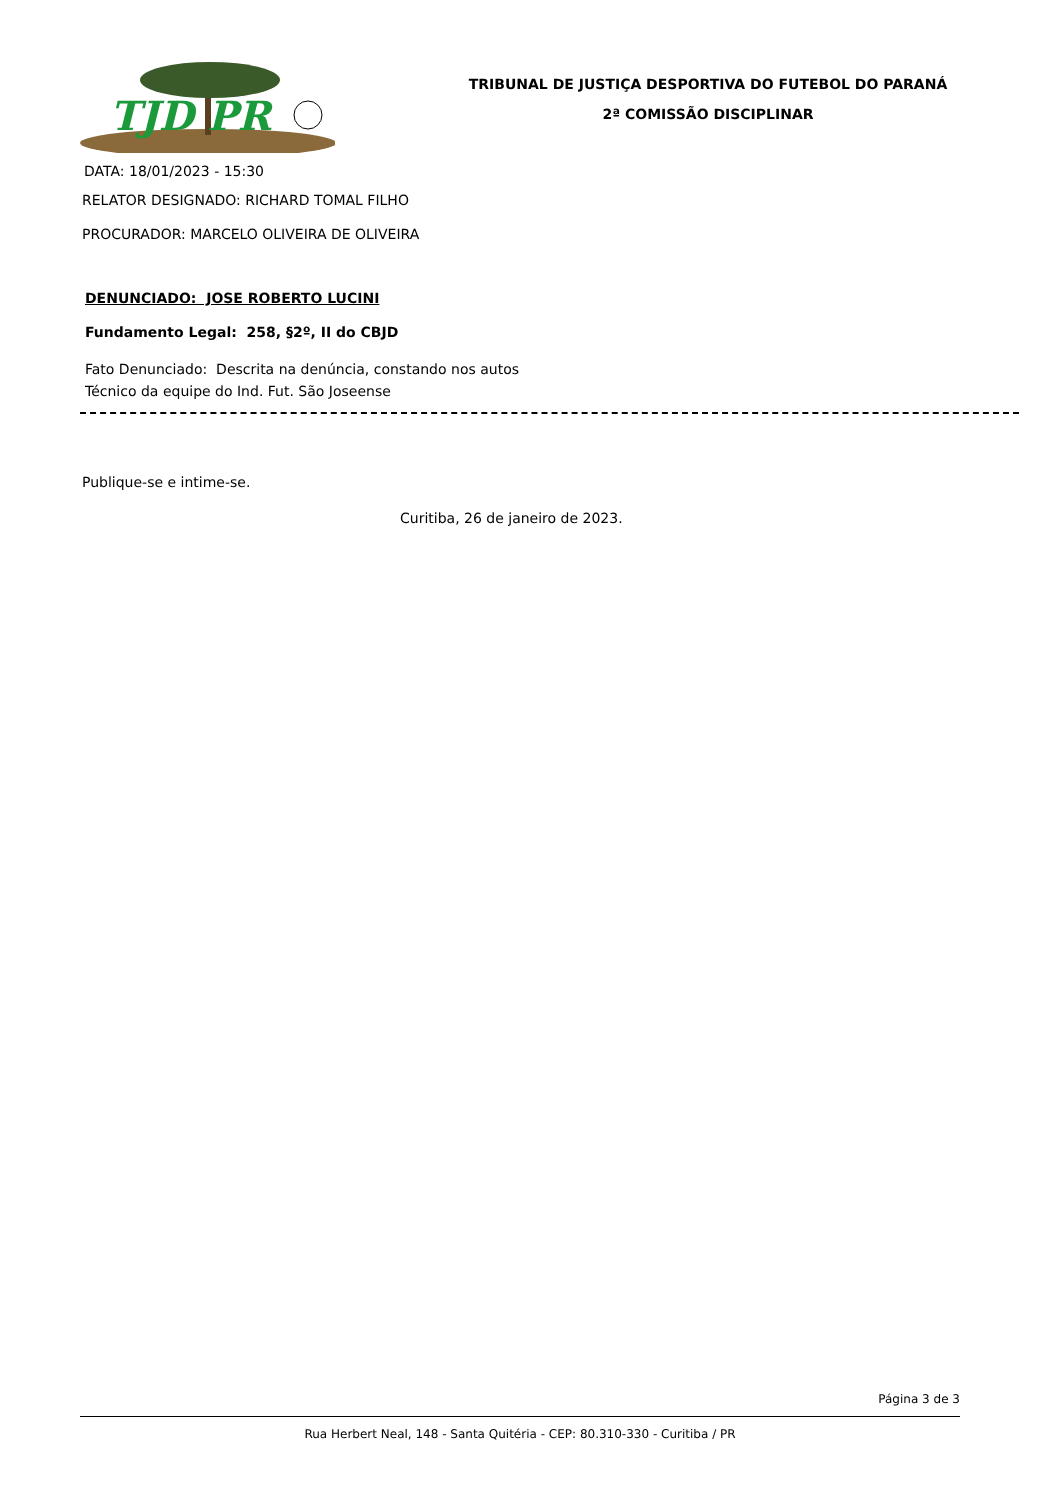TJD PR
TRIBUNAL DE JUSTIÇA DESPORTIVA DO FUTEBOL DO PARANÁ
2ª COMISSÃO DISCIPLINAR
DATA: 18/01/2023 - 15:30
RELATOR DESIGNADO: RICHARD TOMAL FILHO
PROCURADOR: MARCELO OLIVEIRA DE OLIVEIRA
DENUNCIADO: JOSE ROBERTO LUCINI
Fundamento Legal: 258, §2º, II do CBJD
Fato Denunciado: Descrita na denúncia, constando nos autos
Técnico da equipe do Ind. Fut. São Joseense
Publique-se e intime-se.
Curitiba, 26 de janeiro de 2023.
Página 3 de 3
Rua Herbert Neal, 148 - Santa Quitéria - CEP: 80.310-330 - Curitiba / PR